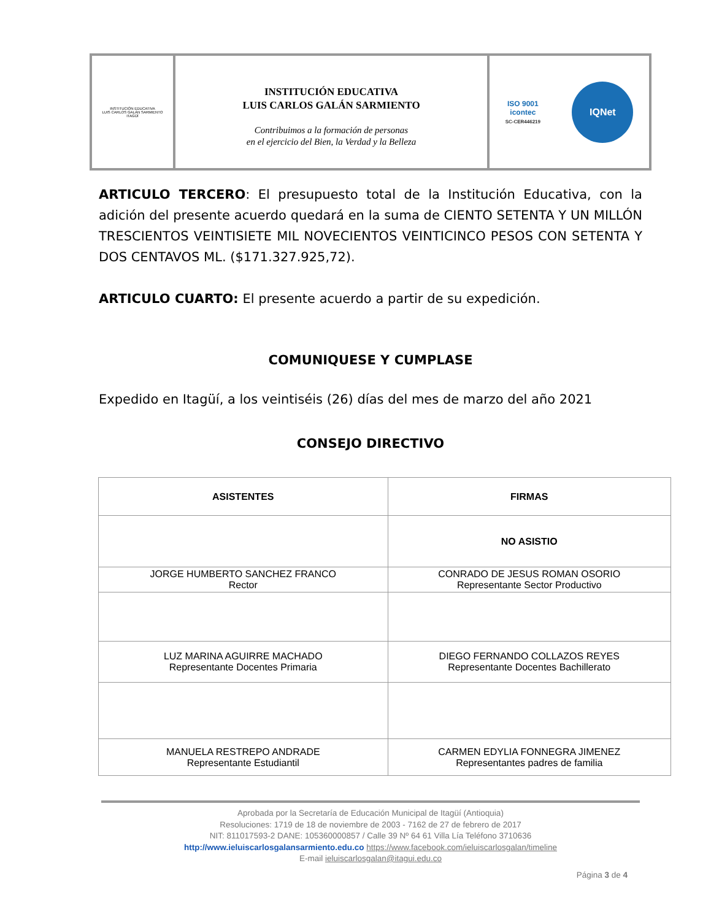INSTITUCIÓN EDUCATIVA
LUIS CARLOS GALÁN SARMIENTO
ITAGÜÍ
INSTITUCIÓN EDUCATIVA
LUIS CARLOS GALÁN SARMIENTO
Contribuimos a la formación de personas
en el ejercicio del Bien, la Verdad y la Belleza
ISO 9001
icontec
SC-CER446219
IQNet
ARTICULO TERCERO: El presupuesto total de la Institución Educativa, con la adición del presente acuerdo quedará en la suma de CIENTO SETENTA Y UN MILLÓN TRESCIENTOS VEINTISIETE MIL NOVECIENTOS VEINTICINCO PESOS CON SETENTA Y DOS CENTAVOS ML. ($171.327.925,72).
ARTICULO CUARTO: El presente acuerdo a partir de su expedición.
COMUNIQUESE Y CUMPLASE
Expedido en Itagüí, a los veintiséis (26) días del mes de marzo del año 2021
CONSEJO DIRECTIVO
| ASISTENTES | FIRMAS |
| --- | --- |
| | NO ASISTIO |
| JORGE HUMBERTO SANCHEZ FRANCO Rector | CONRADO DE JESUS ROMAN OSORIO Representante Sector Productivo |
| LUZ MARINA AGUIRRE MACHADO Representante Docentes Primaria | DIEGO FERNANDO COLLAZOS REYES Representante Docentes Bachillerato |
| MANUELA RESTREPO ANDRADE Representante Estudiantil | CARMEN EDYLIA FONNEGRA JIMENEZ Representantes padres de familia |
Aprobada por la Secretaría de Educación Municipal de Itagüí (Antioquia)
Resoluciones: 1719 de 18 de noviembre de 2003 - 7162 de 27 de febrero de 2017
NIT: 811017593-2 DANE: 105360000857 / Calle 39 Nº 64 61 Villa Lía Teléfono 3710636
http://www.ieluiscarlosgalansarmiento.edu.co https://www.facebook.com/ieluiscarlosgalan/timeline
E-mail ieluiscarlosgalan@itagui.edu.co
Página 3 de 4